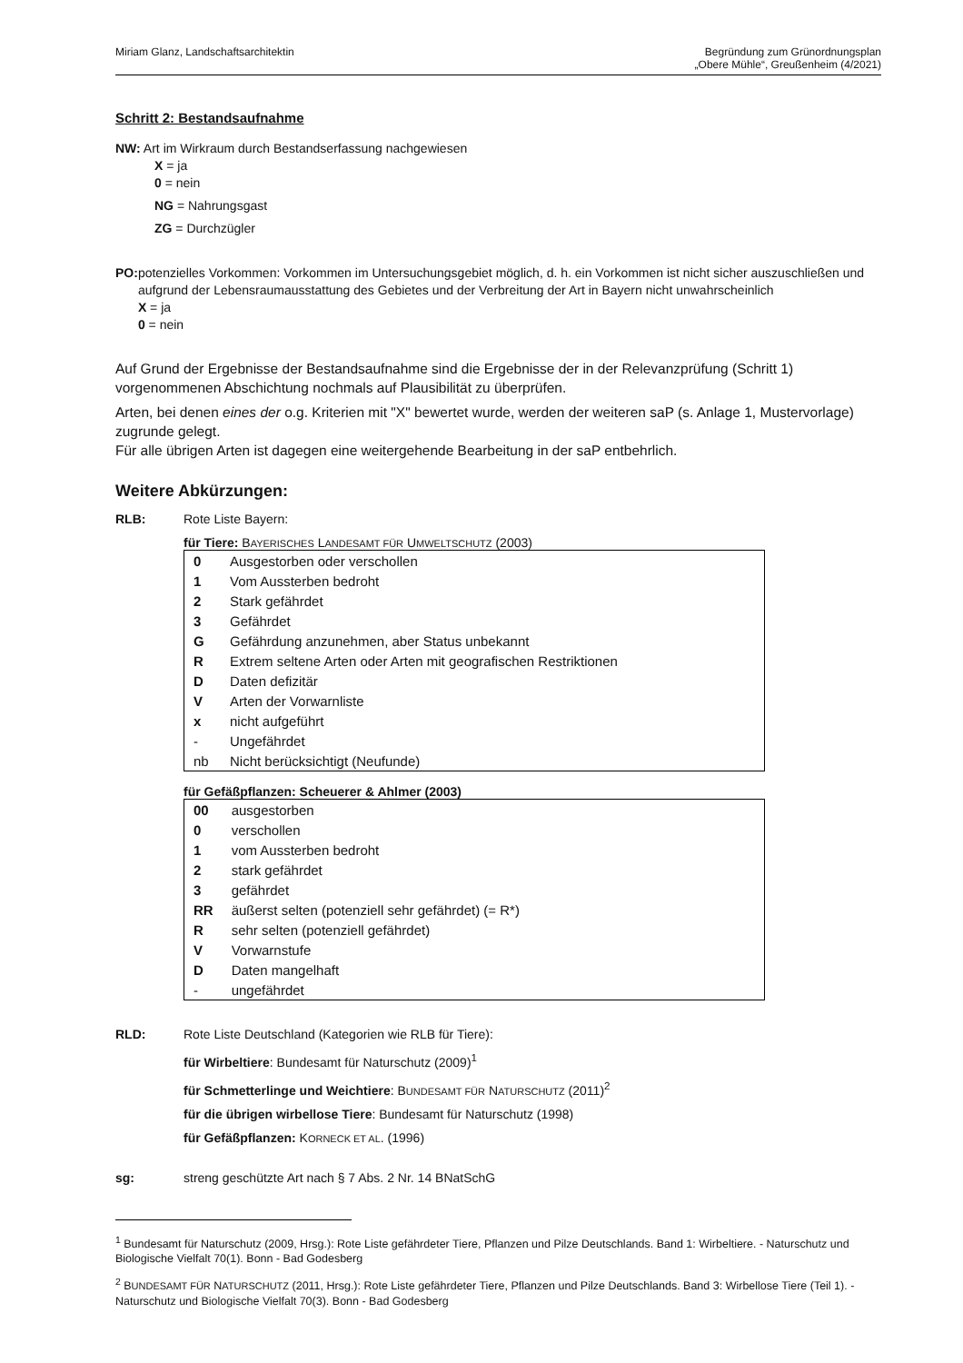Miriam Glanz, Landschaftsarchitektin
Begründung zum Grünordnungsplan
„Obere Mühle“, Greußenheim (4/2021)
Schritt 2: Bestandsaufnahme
NW: Art im Wirkraum durch Bestandserfassung nachgewiesen
X = ja
0 = nein
NG = Nahrungsgast
ZG = Durchzügler
PO: potenzielles Vorkommen: Vorkommen im Untersuchungsgebiet möglich, d. h. ein Vorkommen ist nicht sicher auszuschließen und aufgrund der Lebensraumausstattung des Gebietes und der Verbreitung der Art in Bayern nicht unwahrscheinlich
X = ja
0 = nein
Auf Grund der Ergebnisse der Bestandsaufnahme sind die Ergebnisse der in der Relevanzprüfung (Schritt 1) vorgenommenen Abschichtung nochmals auf Plausibilität zu überprüfen.
Arten, bei denen eines der o.g. Kriterien mit "X" bewertet wurde, werden der weiteren saP (s. Anlage 1, Mustervorlage) zugrunde gelegt.
Für alle übrigen Arten ist dagegen eine weitergehende Bearbeitung in der saP entbehrlich.
Weitere Abkürzungen:
RLB: Rote Liste Bayern:
für Tiere: BAYERISCHES LANDESAMT FÜR UMWELTSCHUTZ (2003)
| 0 | Ausgestorben oder verschollen |
| 1 | Vom Aussterben bedroht |
| 2 | Stark gefährdet |
| 3 | Gefährdet |
| G | Gefährdung anzunehmen, aber Status unbekannt |
| R | Extrem seltene Arten oder Arten mit geografischen Restriktionen |
| D | Daten defizitär |
| V | Arten der Vorwarnliste |
| x | nicht aufgeführt |
| - | Ungefährdet |
| nb | Nicht berücksichtigt (Neufunde) |
für Gefäßpflanzen: Scheuerer & Ahlmer (2003)
| 00 | ausgestorben |
| 0 | verschollen |
| 1 | vom Aussterben bedroht |
| 2 | stark gefährdet |
| 3 | gefährdet |
| RR | äußerst selten (potenziell sehr gefährdet) (= R*) |
| R | sehr selten (potenziell gefährdet) |
| V | Vorwarnstufe |
| D | Daten mangelhaft |
| - | ungefährdet |
RLD: Rote Liste Deutschland (Kategorien wie RLB für Tiere):
für Wirbeltiere: Bundesamt für Naturschutz (2009)<sup>1</sup>
für Schmetterlinge und Weichtiere: BUNDESAMT FÜR NATURSCHUTZ (2011)<sup>2</sup>
für die übrigen wirbellose Tiere: Bundesamt für Naturschutz (1998)
für Gefäßpflanzen: KORNECK ET AL. (1996)
sg: streng geschützte Art nach § 7 Abs. 2 Nr. 14 BNatSchG
<sup>1</sup> Bundesamt für Naturschutz (2009, Hrsg.): Rote Liste gefährdeter Tiere, Pflanzen und Pilze Deutschlands. Band 1: Wirbeltiere. - Naturschutz und Biologische Vielfalt 70(1). Bonn - Bad Godesberg
<sup>2</sup> BUNDESAMT FÜR NATURSCHUTZ (2011, Hrsg.): Rote Liste gefährdeter Tiere, Pflanzen und Pilze Deutschlands. Band 3: Wirbellose Tiere (Teil 1). - Naturschutz und Biologische Vielfalt 70(3). Bonn - Bad Godesberg